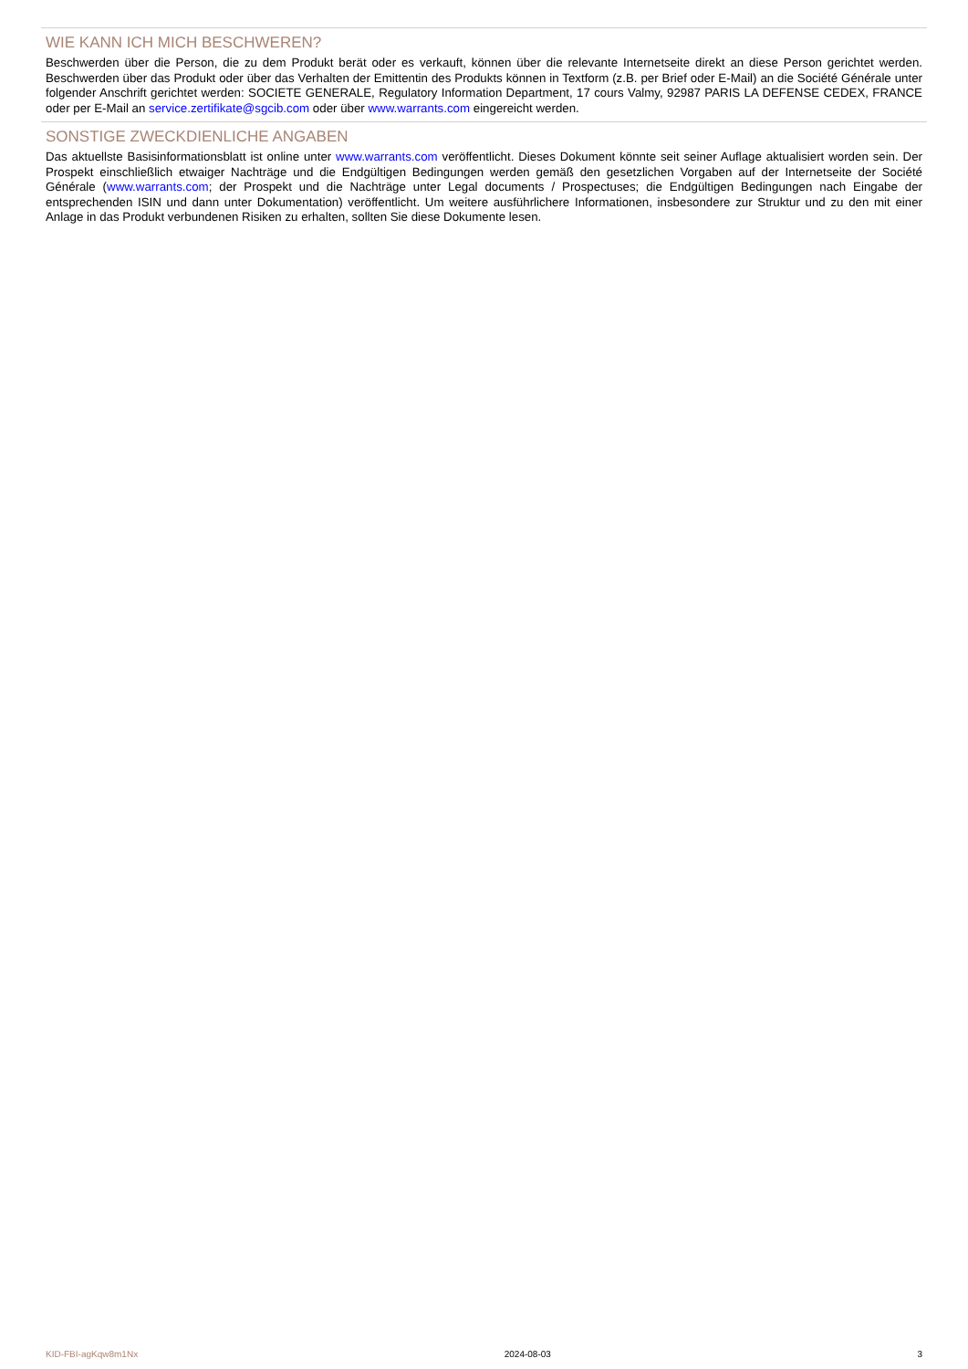WIE KANN ICH MICH BESCHWEREN?
Beschwerden über die Person, die zu dem Produkt berät oder es verkauft, können über die relevante Internetseite direkt an diese Person gerichtet werden. Beschwerden über das Produkt oder über das Verhalten der Emittentin des Produkts können in Textform (z.B. per Brief oder E-Mail) an die Société Générale unter folgender Anschrift gerichtet werden: SOCIETE GENERALE, Regulatory Information Department, 17 cours Valmy, 92987 PARIS LA DEFENSE CEDEX, FRANCE oder per E-Mail an service.zertifikate@sgcib.com oder über www.warrants.com eingereicht werden.
SONSTIGE ZWECKDIENLICHE ANGABEN
Das aktuellste Basisinformationsblatt ist online unter www.warrants.com veröffentlicht. Dieses Dokument könnte seit seiner Auflage aktualisiert worden sein. Der Prospekt einschließlich etwaiger Nachträge und die Endgültigen Bedingungen werden gemäß den gesetzlichen Vorgaben auf der Internetseite der Société Générale (www.warrants.com; der Prospekt und die Nachträge unter Legal documents / Prospectuses; die Endgültigen Bedingungen nach Eingabe der entsprechenden ISIN und dann unter Dokumentation) veröffentlicht. Um weitere ausführlichere Informationen, insbesondere zur Struktur und zu den mit einer Anlage in das Produkt verbundenen Risiken zu erhalten, sollten Sie diese Dokumente lesen.
KID-FBI-agKqw8m1Nx 2024-08-03 3